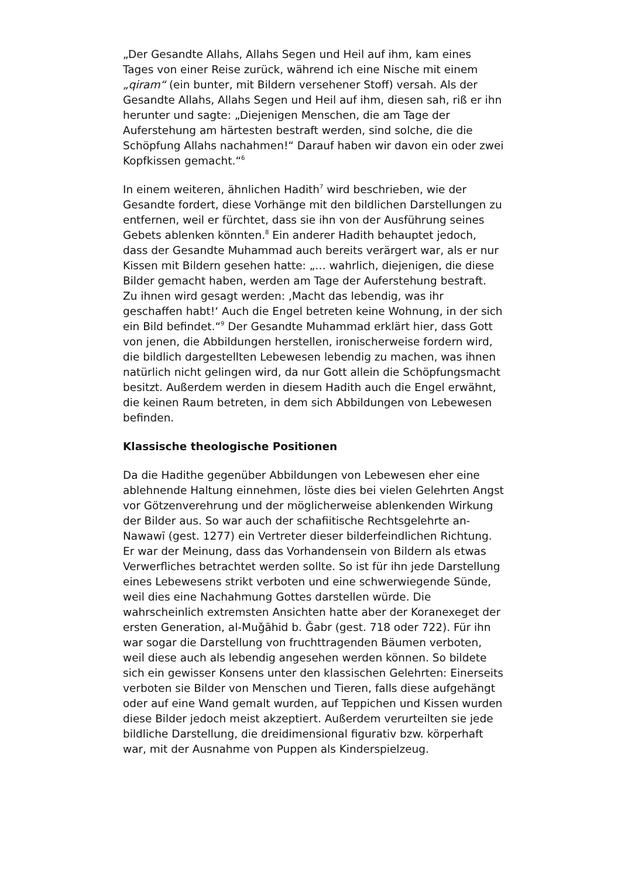„Der Gesandte Allahs, Allahs Segen und Heil auf ihm, kam eines Tages von einer Reise zurück, während ich eine Nische mit einem „qiram“ (ein bunter, mit Bildern versehener Stoff) versah. Als der Gesandte Allahs, Allahs Segen und Heil auf ihm, diesen sah, riß er ihn herunter und sagte: „Diejenigen Menschen, die am Tage der Auferstehung am härtesten bestraft werden, sind solche, die die Schöpfung Allahs nachahmen!“ Darauf haben wir davon ein oder zwei Kopfkissen gemacht.“<sup>6</sup>
In einem weiteren, ähnlichen Hadith<sup>7</sup> wird beschrieben, wie der Gesandte fordert, diese Vorhänge mit den bildlichen Darstellungen zu entfernen, weil er fürchtet, dass sie ihn von der Ausführung seines Gebets ablenken könnten.<sup>8</sup> Ein anderer Hadith behauptet jedoch, dass der Gesandte Muhammad auch bereits verärgert war, als er nur Kissen mit Bildern gesehen hatte: „… wahrlich, diejenigen, die diese Bilder gemacht haben, werden am Tage der Auferstehung bestraft. Zu ihnen wird gesagt werden: ‚Macht das lebendig, was ihr geschaffen habt!‘ Auch die Engel betreten keine Wohnung, in der sich ein Bild befindet.“<sup>9</sup> Der Gesandte Muhammad erklärt hier, dass Gott von jenen, die Abbildungen herstellen, ironischerweise fordern wird, die bildlich dargestellten Lebewesen lebendig zu machen, was ihnen natürlich nicht gelingen wird, da nur Gott allein die Schöpfungsmacht besitzt. Außerdem werden in diesem Hadith auch die Engel erwähnt, die keinen Raum betreten, in dem sich Abbildungen von Lebewesen befinden.
Klassische theologische Positionen
Da die Hadithe gegenüber Abbildungen von Lebewesen eher eine ablehnende Haltung einnehmen, löste dies bei vielen Gelehrten Angst vor Götzenverehrung und der möglicherweise ablenkenden Wirkung der Bilder aus. So war auch der schafiitische Rechtsgelehrte an-Nawawī (gest. 1277) ein Vertreter dieser bilderfeindlichen Richtung. Er war der Meinung, dass das Vorhandensein von Bildern als etwas Verwerfliches betrachtet werden sollte. So ist für ihn jede Darstellung eines Lebewesens strikt verboten und eine schwerwiegende Sünde, weil dies eine Nachahmung Gottes darstellen würde. Die wahrscheinlich extremsten Ansichten hatte aber der Koranexeget der ersten Generation, al-Muǧāhid b. Ǧabr (gest. 718 oder 722). Für ihn war sogar die Darstellung von fruchttragenden Bäumen verboten, weil diese auch als lebendig angesehen werden können. So bildete sich ein gewisser Konsens unter den klassischen Gelehrten: Einerseits verboten sie Bilder von Menschen und Tieren, falls diese aufgehängt oder auf eine Wand gemalt wurden, auf Teppichen und Kissen wurden diese Bilder jedoch meist akzeptiert. Außerdem verurteilten sie jede bildliche Darstellung, die dreidimensional figurativ bzw. körperhaft war, mit der Ausnahme von Puppen als Kinderspielzeug.